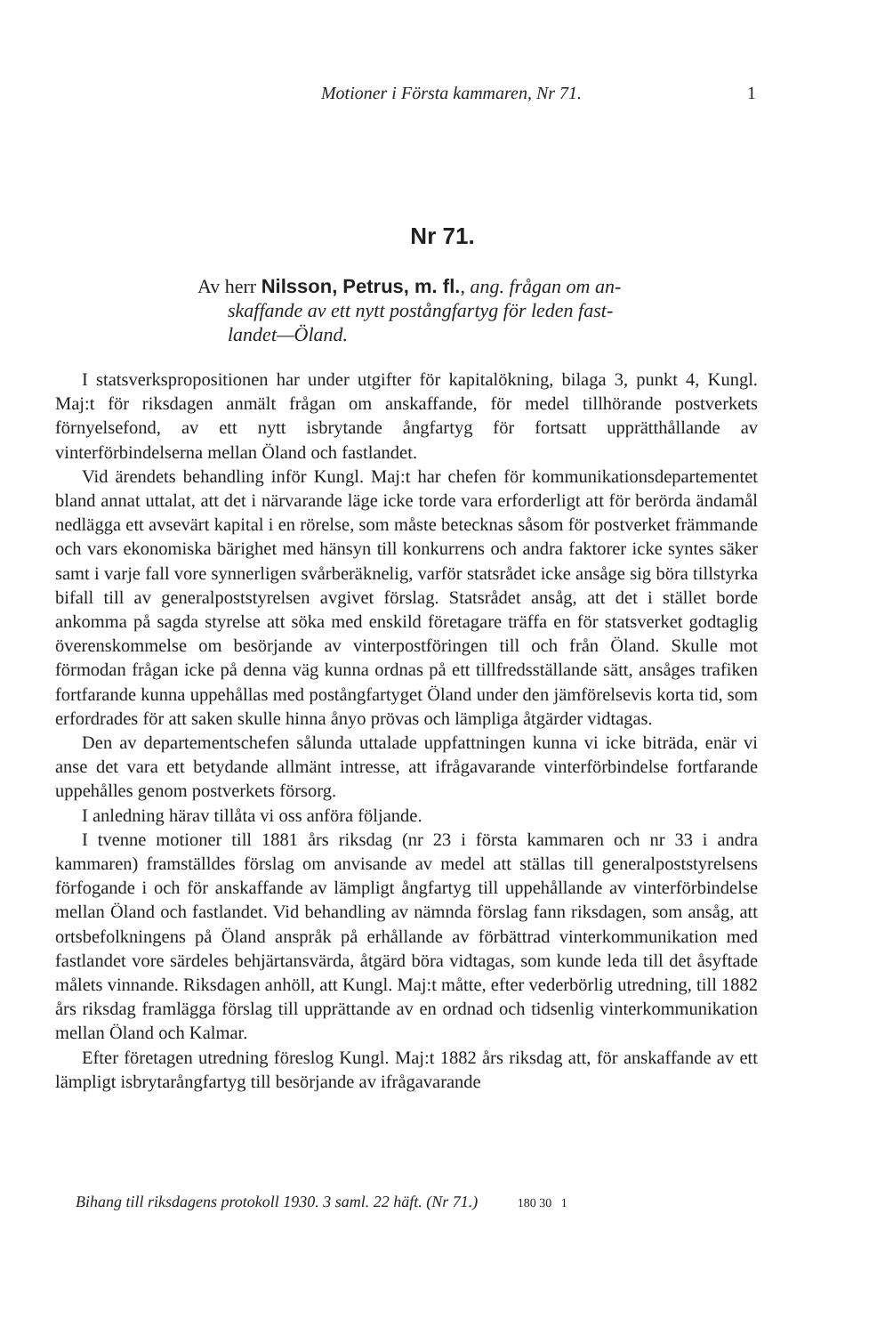Motioner i Första kammaren, Nr 71. 1
Nr 71.
Av herr Nilsson, Petrus, m. fl., ang. frågan om an-
skaffande av ett nytt postångfartyg för leden fast-
landet—Öland.
I statsverkspropositionen har under utgifter för kapitalökning, bilaga 3, punkt 4, Kungl. Maj:t för riksdagen anmält frågan om anskaffande, för medel tillhörande postverkets förnyelsefond, av ett nytt isbrytande ångfartyg för fortsatt upprätthållande av vinterförbindelserna mellan Öland och fastlandet.
Vid ärendets behandling inför Kungl. Maj:t har chefen för kommunikationsdepartementet bland annat uttalat, att det i närvarande läge icke torde vara erforderligt att för berörda ändamål nedlägga ett avsevärt kapital i en rörelse, som måste betecknas såsom för postverket främmande och vars ekonomiska bärighet med hänsyn till konkurrens och andra faktorer icke syntes säker samt i varje fall vore synnerligen svårberäknelig, varför statsrådet icke ansåge sig böra tillstyrka bifall till av generalpoststyrelsen avgivet förslag. Statsrådet ansåg, att det i stället borde ankomma på sagda styrelse att söka med enskild företagare träffa en för statsverket godtaglig överenskommelse om besörjande av vinterpostföringen till och från Öland. Skulle mot förmodan frågan icke på denna väg kunna ordnas på ett tillfredsställande sätt, ansåges trafiken fortfarande kunna uppehållas med postångfartyget Öland under den jämförelsevis korta tid, som erfordrades för att saken skulle hinna ånyo prövas och lämpliga åtgärder vidtagas.
Den av departementschefen sålunda uttalade uppfattningen kunna vi icke biträda, enär vi anse det vara ett betydande allmänt intresse, att ifrågavarande vinterförbindelse fortfarande uppehålles genom postverkets försorg.
I anledning härav tillåta vi oss anföra följande.
I tvenne motioner till 1881 års riksdag (nr 23 i första kammaren och nr 33 i andra kammaren) framställdes förslag om anvisande av medel att ställas till generalpoststyrelsens förfogande i och för anskaffande av lämpligt ångfartyg till uppehållande av vinterförbindelse mellan Öland och fastlandet. Vid behandling av nämnda förslag fann riksdagen, som ansåg, att ortsbefolkningens på Öland anspråk på erhållande av förbättrad vinterkommunikation med fastlandet vore särdeles behjärtansvärda, åtgärd böra vidtagas, som kunde leda till det åsyftade målets vinnande. Riksdagen anhöll, att Kungl. Maj:t måtte, efter vederbörlig utredning, till 1882 års riksdag framlägga förslag till upprättande av en ordnad och tidsenlig vinterkommunikation mellan Öland och Kalmar.
Efter företagen utredning föreslog Kungl. Maj:t 1882 års riksdag att, för anskaffande av ett lämpligt isbrytarångfartyg till besörjande av ifrågavarande
Bihang till riksdagens protokoll 1930. 3 saml. 22 häft. (Nr 71.) 180 30 1